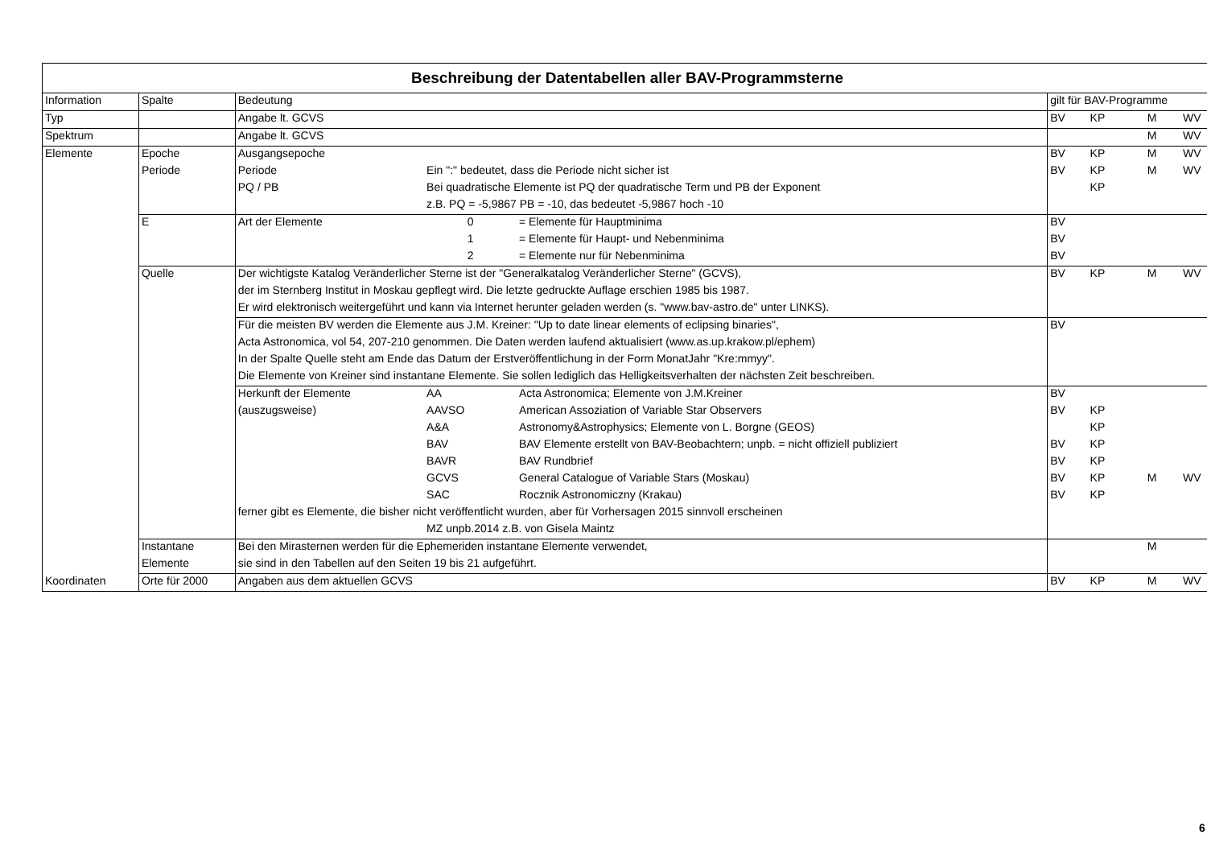| Beschreibung der Datentabellen aller BAV-Programmsterne | | | | | | | | |
| --- | --- | --- | --- | --- | --- | --- | --- | --- |
| Information | Spalte | Bedeutung | | | gilt für BAV-Programme | | | |
| Typ | | Angabe lt. GCVS | | | BV | KP | M | WV |
| Spektrum | | Angabe lt. GCVS | | | | | M | WV |
| Elemente | Epoche | Ausgangsepoche | | | BV | KP | M | WV |
| | Periode | Periode | Ein ":" bedeutet, dass die Periode nicht sicher ist | | BV | KP | M | WV |
| | | PQ / PB | Bei quadratische Elemente ist PQ der quadratische Term und PB der Exponent | | | KP | | |
| | | | z.B. PQ = -5,9867 PB = -10, das bedeutet -5,9867 hoch -10 | | | | | |
| | E | Art der Elemente | 0 | = Elemente für Hauptminima | BV | | | |
| | | | 1 | = Elemente für Haupt- und Nebenminima | BV | | | |
| | | | 2 | = Elemente nur für Nebenminima | BV | | | |
| | Quelle | Der wichtigste Katalog Veränderlicher Sterne ist der "Generalkatalog Veränderlicher Sterne" (GCVS), | | | BV | KP | M | WV |
| | | der im Sternberg Institut in Moskau gepflegt wird. Die letzte gedruckte Auflage erschien 1985 bis 1987. | | | | | | |
| | | Er wird elektronisch weitergeführt und kann via Internet herunter geladen werden (s. "www.bav-astro.de" unter LINKS). | | | | | | |
| | | Für die meisten BV werden die Elemente aus J.M. Kreiner: "Up to date linear elements of eclipsing binaries", | | | BV | | | |
| | | Acta Astronomica, vol 54, 207-210 genommen. Die Daten werden laufend aktualisiert (www.as.up.krakow.pl/ephem) | | | | | | |
| | | In der Spalte Quelle steht am Ende das Datum der Erstveröffentlichung in der Form MonatJahr "Kre:mmyy". | | | | | | |
| | | Die Elemente von Kreiner sind instantane Elemente. Sie sollen lediglich das Helligkeitsverhalten der nächsten Zeit beschreiben. | | | | | | |
| | | Herkunft der Elemente | AA | Acta Astronomica; Elemente von J.M.Kreiner | BV | | | |
| | | (auszugsweise) | AAVSO | American Assoziation of Variable Star Observers | BV | KP | | |
| | | | A&A | Astronomy&Astrophysics; Elemente von L. Borgne (GEOS) | | KP | | |
| | | | BAV | BAV Elemente erstellt von BAV-Beobachtern; unpb. = nicht offiziell publiziert | BV | KP | | |
| | | | BAVR | BAV Rundbrief | BV | KP | | |
| | | | GCVS | General Catalogue of Variable Stars (Moskau) | BV | KP | M | WV |
| | | | SAC | Rocznik Astronomiczny (Krakau) | BV | KP | | |
| | | ferner gibt es Elemente, die bisher nicht veröffentlicht wurden, aber für Vorhersagen 2015 sinnvoll erscheinen | | | | | | |
| | | | MZ unpb.2014 z.B. von Gisela Maintz | | | | | |
| | Instantane | Bei den Mirasternen werden für die Ephemeriden instantane Elemente verwendet, | | | | | M | |
| | Elemente | sie sind in den Tabellen auf den Seiten 19 bis 21 aufgeführt. | | | | | | |
| Koordinaten | Orte für 2000 | Angaben aus dem aktuellen GCVS | | | BV | KP | M | WV |
6